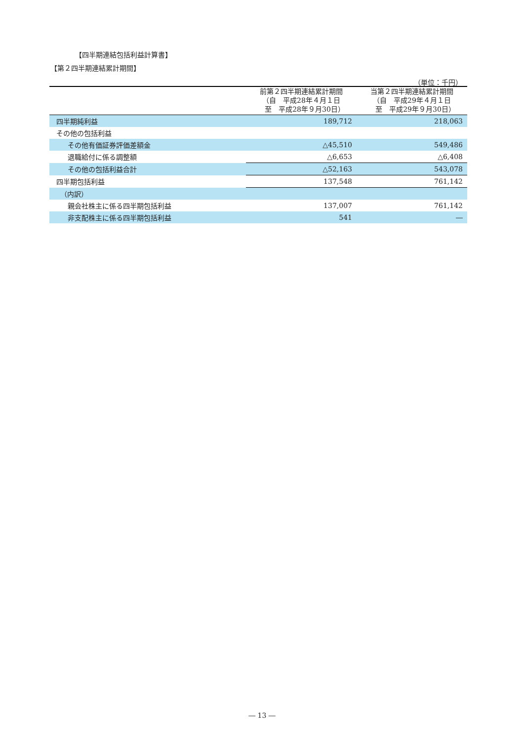【四半期連結包括利益計算書】
【第２四半期連結累計期間】
（単位：千円）
| | 前第２四半期連結累計期間 （自 平成28年４月１日 至 平成28年９月30日） | 当第２四半期連結累計期間 （自 平成29年４月１日 至 平成29年９月30日） |
| --- | --- | --- |
| 四半期純利益 | 189,712 | 218,063 |
| その他の包括利益 | | |
| その他有価証券評価差額金 | △45,510 | 549,486 |
| 退職給付に係る調整額 | △6,653 | △6,408 |
| その他の包括利益合計 | △52,163 | 543,078 |
| 四半期包括利益 | 137,548 | 761,142 |
| （内訳） | | |
| 親会社株主に係る四半期包括利益 | 137,007 | 761,142 |
| 非支配株主に係る四半期包括利益 | 541 | ― |
― 13 ―